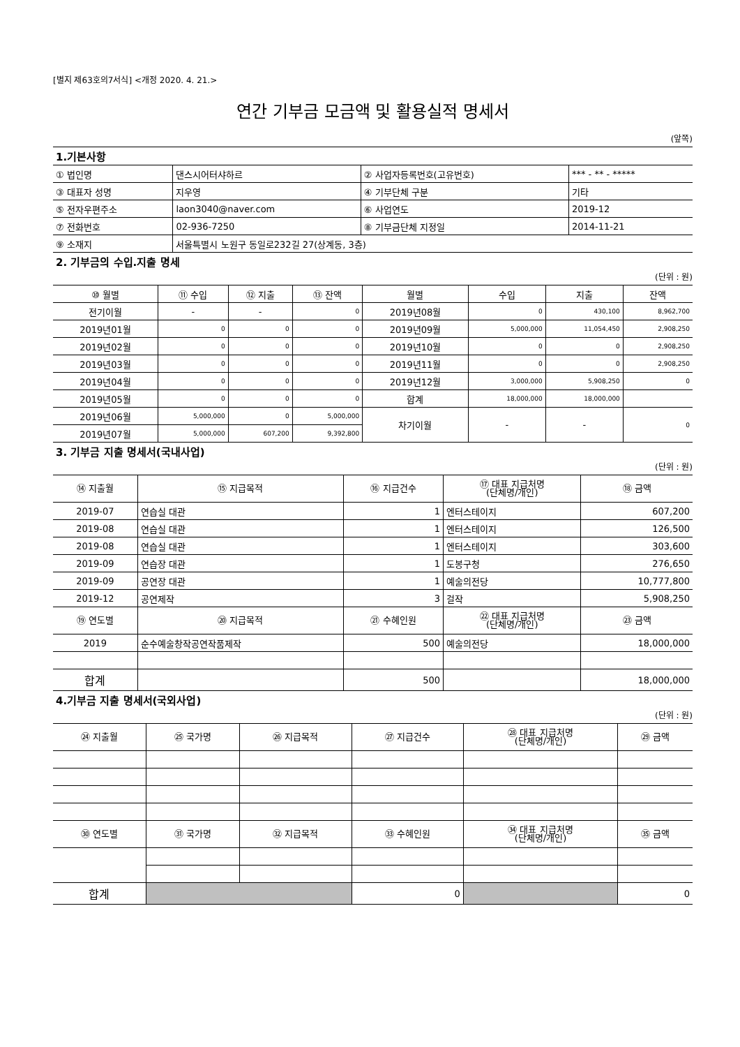[별지 제63호의7서식] <개정 2020. 4. 21.>
연간 기부금 모금액 및 활용실적 명세서
(앞쪽)
1.기본사항
| ① 법인명 | 댄스시어터샤하르 | ② 사업자등록번호(고유번호) | *** - ** - ***** |
| ③ 대표자 성명 | 지우영 | ④ 기부단체 구분 | 기타 |
| ⑤ 전자우편주소 | laon3040@naver.com | ⑥ 사업연도 | 2019-12 |
| ⑦ 전화번호 | 02-936-7250 | ⑧ 기부금단체 지정일 | 2014-11-21 |
| ⑨ 소재지 | 서울특별시 노원구 동일로232길 27(상계동, 3층) | | |
2. 기부금의 수입.지출 명세
(단위 : 원)
| ⑩ 월별 | ⑪ 수입 | ⑫ 지출 | ⑬ 잔액 | 월별 | 수입 | 지출 | 잔액 |
| --- | --- | --- | --- | --- | --- | --- | --- |
| 전기이월 | - | - | 0 | 2019년08월 | 0 | 430,100 | 8,962,700 |
| 2019년01월 | 0 | 0 | 0 | 2019년09월 | 5,000,000 | 11,054,450 | 2,908,250 |
| 2019년02월 | 0 | 0 | 0 | 2019년10월 | 0 | 0 | 2,908,250 |
| 2019년03월 | 0 | 0 | 0 | 2019년11월 | 0 | 0 | 2,908,250 |
| 2019년04월 | 0 | 0 | 0 | 2019년12월 | 3,000,000 | 5,908,250 | 0 |
| 2019년05월 | 0 | 0 | 0 | 합계 | 18,000,000 | 18,000,000 | |
| 2019년06월 | 5,000,000 | 0 | 5,000,000 | 차기이월 | - | - | 0 |
| 2019년07월 | 5,000,000 | 607,200 | 9,392,800 | | | | |
3. 기부금 지출 명세서(국내사업)
(단위 : 원)
| ⑭ 지출월 | ⑮ 지급목적 | ⑯ 지급건수 | ⑰ 대표 지급처명 (단체명/개인) | ⑱ 금액 |
| --- | --- | --- | --- | --- |
| 2019-07 | 연습실 대관 | 1 | 엔터스테이지 | 607,200 |
| 2019-08 | 연습실 대관 | 1 | 엔터스테이지 | 126,500 |
| 2019-08 | 연습실 대관 | 1 | 엔터스테이지 | 303,600 |
| 2019-09 | 연습장 대관 | 1 | 도봉구청 | 276,650 |
| 2019-09 | 공연장 대관 | 1 | 예술의전당 | 10,777,800 |
| 2019-12 | 공연제작 | 3 | 걸작 | 5,908,250 |
| ⑲ 연도별 | ⑳ 지급목적 | ㉑ 수혜인원 | ㉒ 대표 지급처명 (단체명/개인) | ㉓ 금액 |
| 2019 | 순수예술창작공연작품제작 | 500 | 예술의전당 | 18,000,000 |
| 합계 | | 500 | | 18,000,000 |
4.기부금 지출 명세서(국외사업)
(단위 : 원)
| ㉔ 지출월 | ㉕ 국가명 | ㉖ 지급목적 | ㉗ 지급건수 | ㉘ 대표 지급처명 (단체명/개인) | ㉙ 금액 |
| --- | --- | --- | --- | --- | --- |
| ㉚ 연도별 | ㉛ 국가명 | ㉜ 지급목적 | ㉝ 수혜인원 | ㉞ 대표 지급처명 (단체명/개인) | ㉟ 금액 |
| 합계 | | | 0 | | 0 |